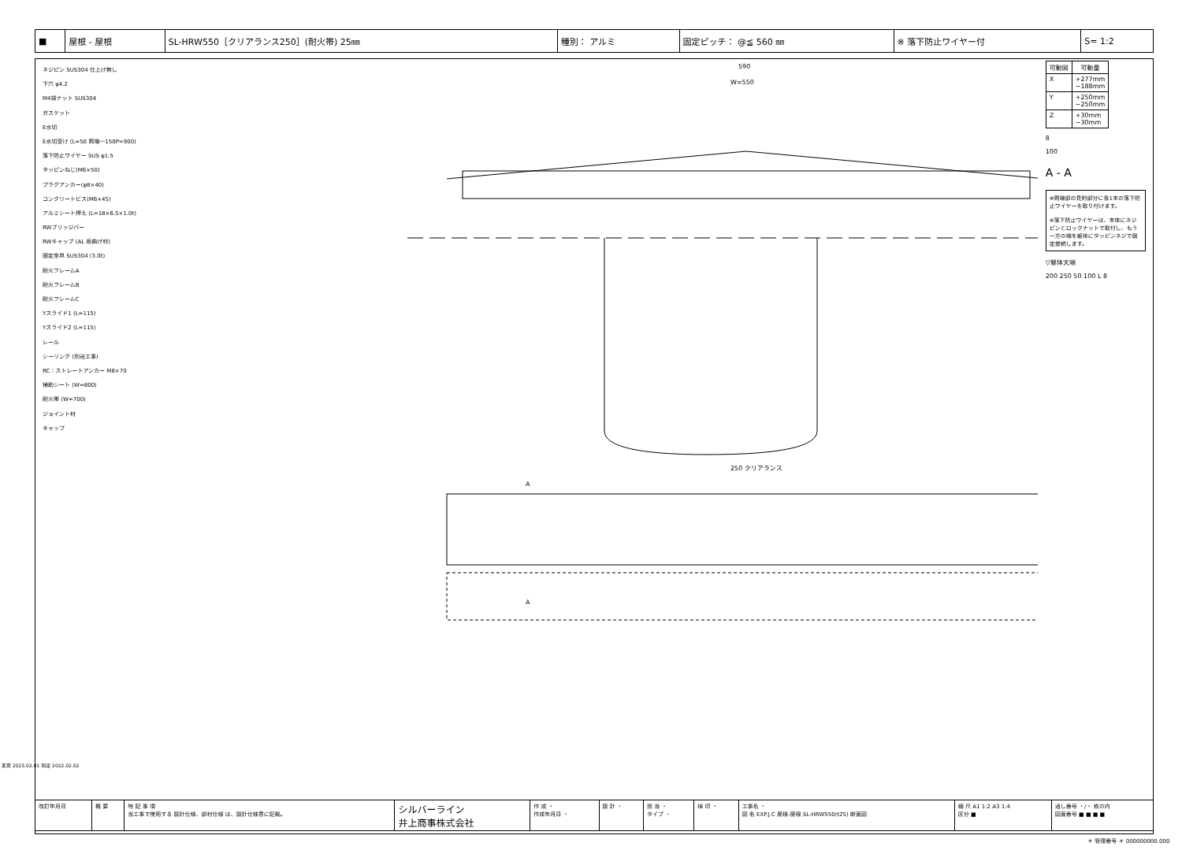| ■ | 屋根 - 屋根 | SL-HRW550［クリアランス250］(耐火帯) 25㎜ | 種別： アルミ | 固定ピッチ： @≦ 560 ㎜ | ※ 落下防止ワイヤー付 | S= 1:2 |
ネジピン SUS304 仕上げ無し
下穴 φ4.2
M4袋ナット SUS304
ガスケット
E水切
E水切受け (L=50 両端～150P=900)
落下防止ワイヤー SUS φ1.5
タッピンねじ(M6×50)
プラグアンカー(φ8×40)
コンクリートビス(M6×45)
アルミシート押え (L=18×6.5×1.0t)
RWブリッジバー
RWキャップ (AL 板曲げ材)
固定金具 SUS304 (3.0t)
耐火フレームA
耐火フレームB
耐火フレームC
Yスライド1 (L=115)
Yスライド2 (L=115)
レール
シーリング (別途工事)
RC：ストレートアンカー M8×70
補助シート (W=800)
耐火帯 (W=700)
ジョイント材
キャップ
590
W=550
250 クリアランス
A
A
| 可動図 | 可動量 |
| --- | --- |
| X | +277mm −188mm |
| Y | +250mm −250mm |
| Z | +30mm −30mm |
8
100
A - A
※両端部の見附部分に各1本の落下防止ワイヤーを取り付けます。
※落下防止ワイヤーは、本体にネジピンとロックナットで取付し、もう一方の端を躯体にタッピンネジで固定接続します。
▽躯体天端
200 250 50 100 L 8
| 改訂年月日 | 概 要 | 特 記 事 項 当工事で使用する 設計仕様、部材仕様 は、設計仕様書に記載。 | シルバーライン 井上商事株式会社 | 作 成 ・ 作成年月日 ・ | 設 計 ・ | 担 当 ・ タイプ ・ | 検 印 ・ | 工事名 ・ 図 名 EXP.J.C 屋根-屋根 SL-HRW550(t25) 断面図 | 縮 尺 A1 1:2 A3 1:4 区分 ■ | 通し番号 ・/・ 枚の内 図面番号 ■ ■ ■ ■ |
＊ 管理番号 ＊ 000000000.000
変更 2023.02.01 制定 2022.02.02